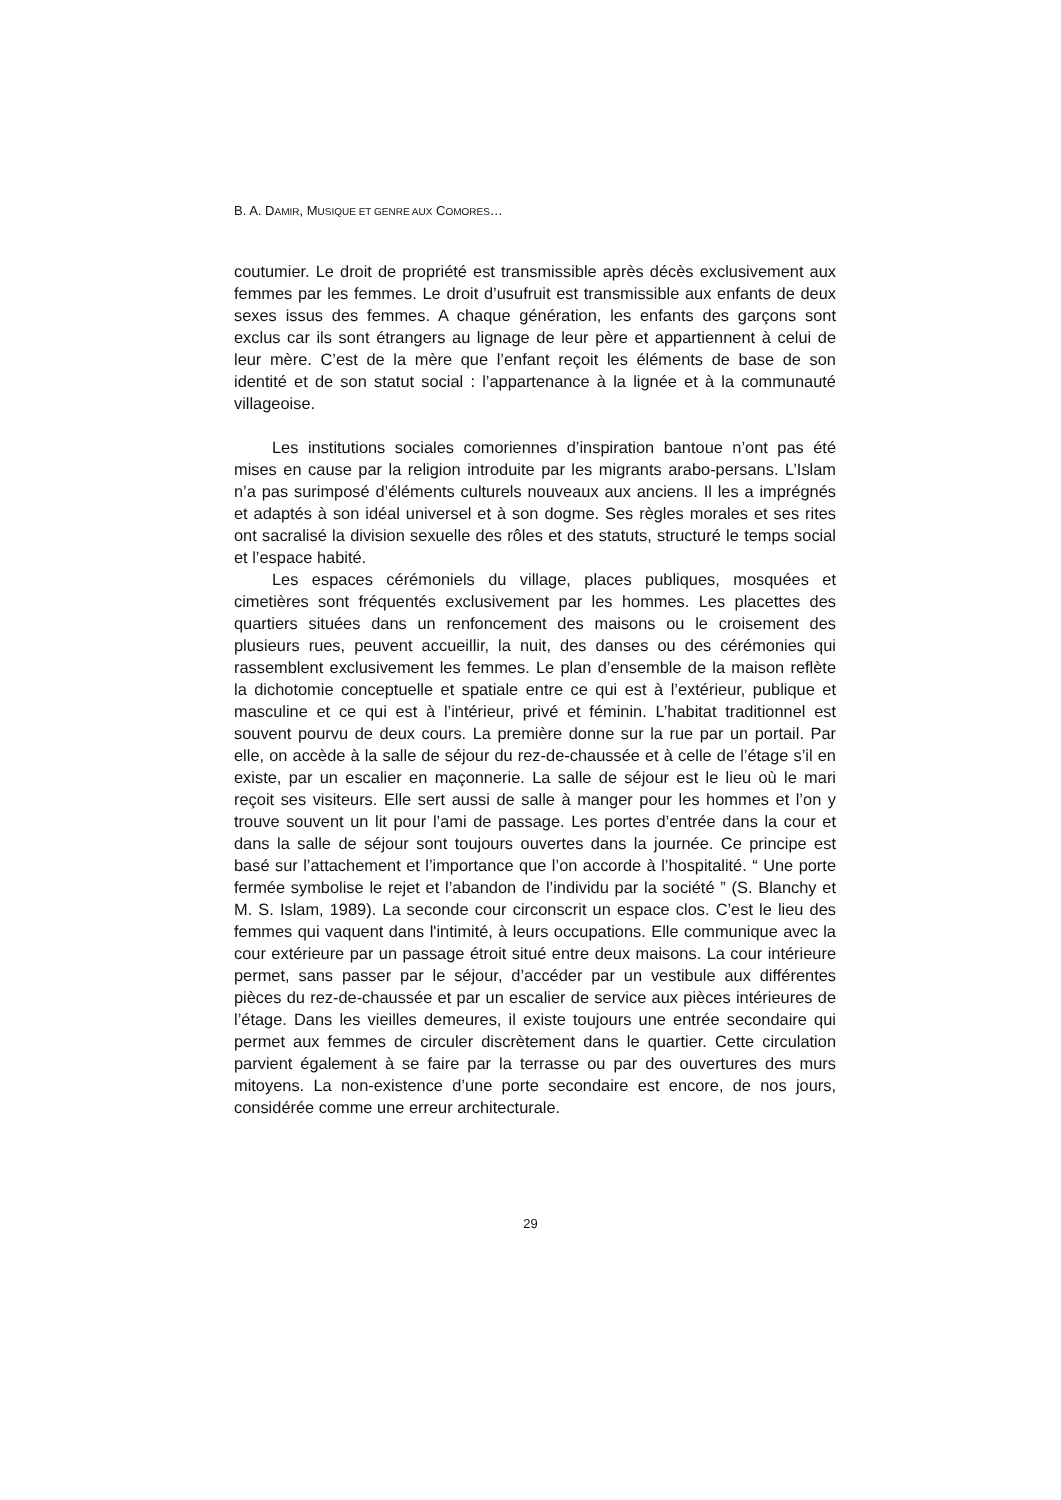B. A. DAMIR, MUSIQUE ET GENRE AUX COMORES…
coutumier. Le droit de propriété est transmissible après décès exclusivement aux femmes par les femmes. Le droit d’usufruit est transmissible aux enfants de deux sexes issus des femmes. A chaque génération, les enfants des garçons sont exclus car ils sont étrangers au lignage de leur père et appartiennent à celui de leur mère. C’est de la mère que l’enfant reçoit les éléments de base de son identité et de son statut social : l’appartenance à la lignée et à la communauté villageoise.
Les institutions sociales comoriennes d’inspiration bantoue n’ont pas été mises en cause par la religion introduite par les migrants arabo-persans. L’Islam n’a pas surimposé d’éléments culturels nouveaux aux anciens. Il les a imprégnés et adaptés à son idéal universel et à son dogme. Ses règles morales et ses rites ont sacralisé la division sexuelle des rôles et des statuts, structuré le temps social et l’espace habité.
Les espaces cérémoniels du village, places publiques, mosquées et cimetières sont fréquentés exclusivement par les hommes. Les placettes des quartiers situées dans un renfoncement des maisons ou le croisement des plusieurs rues, peuvent accueillir, la nuit, des danses ou des cérémonies qui rassemblent exclusivement les femmes. Le plan d’ensemble de la maison reflète la dichotomie conceptuelle et spatiale entre ce qui est à l’extérieur, publique et masculine et ce qui est à l’intérieur, privé et féminin. L’habitat traditionnel est souvent pourvu de deux cours. La première donne sur la rue par un portail. Par elle, on accède à la salle de séjour du rez-de-chaussée et à celle de l’étage s’il en existe, par un escalier en maçonnerie. La salle de séjour est le lieu où le mari reçoit ses visiteurs. Elle sert aussi de salle à manger pour les hommes et l’on y trouve souvent un lit pour l’ami de passage. Les portes d’entrée dans la cour et dans la salle de séjour sont toujours ouvertes dans la journée. Ce principe est basé sur l’attachement et l’importance que l’on accorde à l’hospitalité. “ Une porte fermée symbolise le rejet et l’abandon de l’individu par la société ” (S. Blanchy et M. S. Islam, 1989). La seconde cour circonscrit un espace clos. C’est le lieu des femmes qui vaquent dans l'intimité, à leurs occupations. Elle communique avec la cour extérieure par un passage étroit situé entre deux maisons. La cour intérieure permet, sans passer par le séjour, d’accéder par un vestibule aux différentes pièces du rez-de-chaussée et par un escalier de service aux pièces intérieures de l’étage. Dans les vieilles demeures, il existe toujours une entrée secondaire qui permet aux femmes de circuler discrètement dans le quartier. Cette circulation parvient également à se faire par la terrasse ou par des ouvertures des murs mitoyens. La non-existence d’une porte secondaire est encore, de nos jours, considérée comme une erreur architecturale.
29